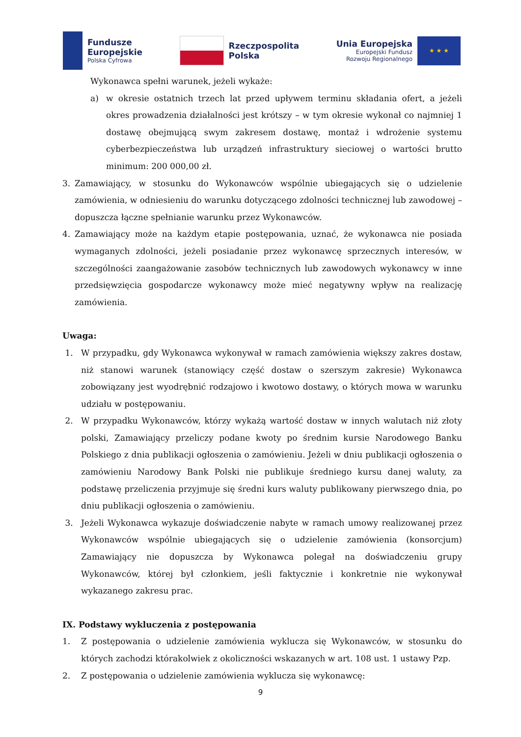Fundusze
Europejskie
Polska Cyfrowa
Rzeczpospolita
Polska
Unia Europejska
Europejski Fundusz
Rozwoju Regionalnego
★ ★ ★
Wykonawca spełni warunek, jeżeli wykaże:
a) w okresie ostatnich trzech lat przed upływem terminu składania ofert, a jeżeli okres prowadzenia działalności jest krótszy – w tym okresie wykonał co najmniej 1 dostawę obejmującą swym zakresem dostawę, montaż i wdrożenie systemu cyberbezpieczeństwa lub urządzeń infrastruktury sieciowej o wartości brutto minimum: 200 000,00 zł.
3. Zamawiający, w stosunku do Wykonawców wspólnie ubiegających się o udzielenie zamówienia, w odniesieniu do warunku dotyczącego zdolności technicznej lub zawodowej – dopuszcza łączne spełnianie warunku przez Wykonawców.
4. Zamawiający może na każdym etapie postępowania, uznać, że wykonawca nie posiada wymaganych zdolności, jeżeli posiadanie przez wykonawcę sprzecznych interesów, w szczególności zaangażowanie zasobów technicznych lub zawodowych wykonawcy w inne przedsięwzięcia gospodarcze wykonawcy może mieć negatywny wpływ na realizację zamówienia.
Uwaga:
1. W przypadku, gdy Wykonawca wykonywał w ramach zamówienia większy zakres dostaw, niż stanowi warunek (stanowiący część dostaw o szerszym zakresie) Wykonawca zobowiązany jest wyodrębnić rodzajowo i kwotowo dostawy, o których mowa w warunku udziału w postępowaniu.
2. W przypadku Wykonawców, którzy wykażą wartość dostaw w innych walutach niż złoty polski, Zamawiający przeliczy podane kwoty po średnim kursie Narodowego Banku Polskiego z dnia publikacji ogłoszenia o zamówieniu. Jeżeli w dniu publikacji ogłoszenia o zamówieniu Narodowy Bank Polski nie publikuje średniego kursu danej waluty, za podstawę przeliczenia przyjmuje się średni kurs waluty publikowany pierwszego dnia, po dniu publikacji ogłoszenia o zamówieniu.
3. Jeżeli Wykonawca wykazuje doświadczenie nabyte w ramach umowy realizowanej przez Wykonawców wspólnie ubiegających się o udzielenie zamówienia (konsorcjum) Zamawiający nie dopuszcza by Wykonawca polegał na doświadczeniu grupy Wykonawców, której był członkiem, jeśli faktycznie i konkretnie nie wykonywał wykazanego zakresu prac.
IX. Podstawy wykluczenia z postępowania
1. Z postępowania o udzielenie zamówienia wyklucza się Wykonawców, w stosunku do których zachodzi którakolwiek z okoliczności wskazanych w art. 108 ust. 1 ustawy Pzp.
2. Z postępowania o udzielenie zamówienia wyklucza się wykonawcę:
9